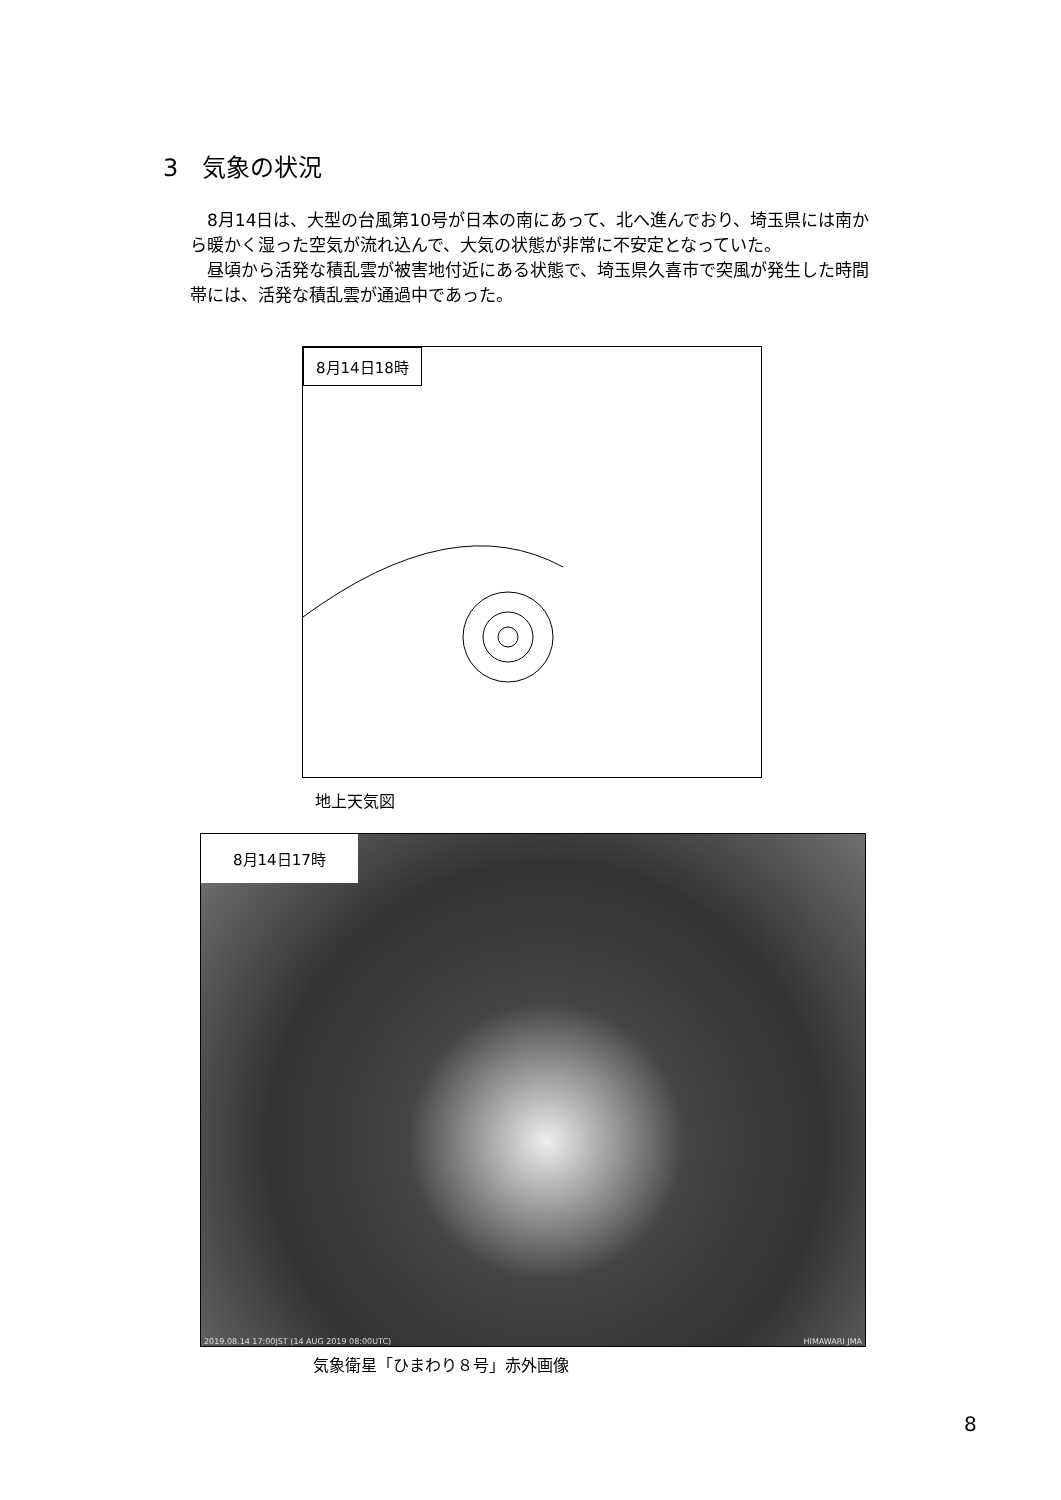3　気象の状況
8月14日は、大型の台風第10号が日本の南にあって、北へ進んでおり、埼玉県には南から暖かく湿った空気が流れ込んで、大気の状態が非常に不安定となっていた。
昼頃から活発な積乱雲が被害地付近にある状態で、埼玉県久喜市で突風が発生した時間帯には、活発な積乱雲が通過中であった。
8月14日18時
地上天気図
8月14日17時
2019.08.14 17:00JST (14 AUG 2019 08:00UTC) HIMAWARI JMA
気象衛星「ひまわり８号」赤外画像
8